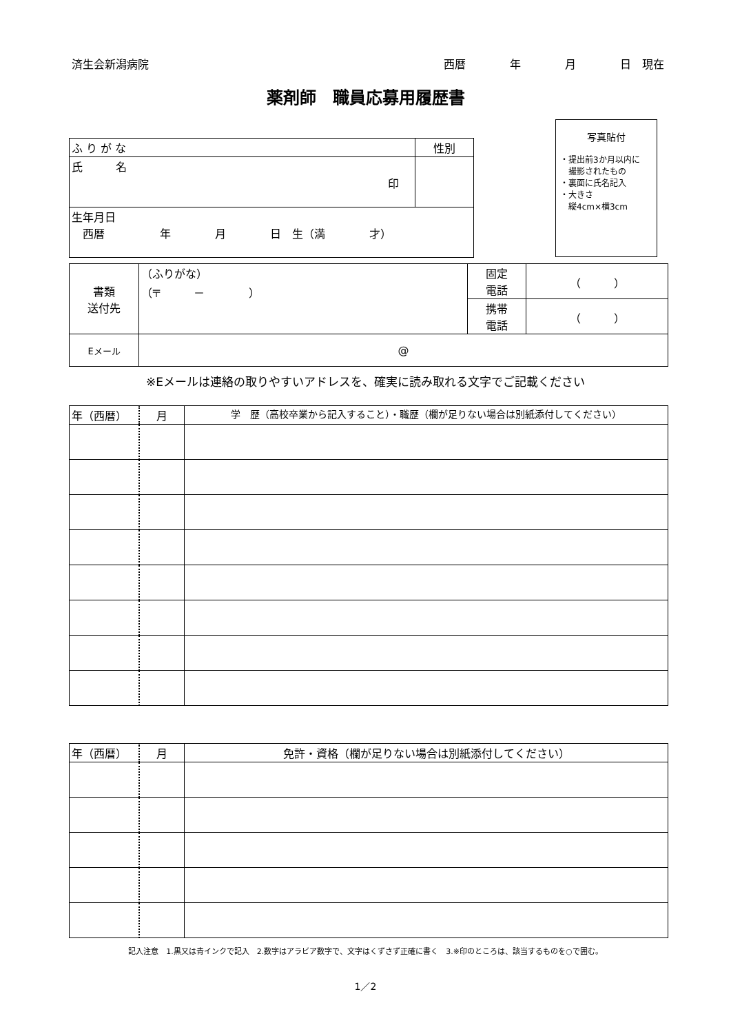済生会新潟病院 西暦　　　　年　　　　月　　　　日　現在
薬剤師　職員応募用履歴書
写真貼付
・提出前3か月以内に
　撮影されたもの
・裏面に氏名記入
・大きさ
　縦4cm×横3cm
| ふ り が な | 性別 |
| 氏 名 印 | |
| 生年月日 西暦 年 月 日 生（満 才） | |
| 書類 送付先 | （ふりがな） （〒 － ） | 固定 電話 | （ ） |
| | | 携帯 電話 | （ ） |
| Eメール | @ | | |
※Eメールは連絡の取りやすいアドレスを、確実に読み取れる文字でご記載ください
| 年（西暦） | 月 | 学 歴（高校卒業から記入すること）・職歴（欄が足りない場合は別紙添付してください） |
| --- | --- | --- |
| 年（西暦） | 月 | 免許・資格（欄が足りない場合は別紙添付してください） |
| --- | --- | --- |
記入注意　1.黒又は青インクで記入　2.数字はアラビア数字で、文字はくずさず正確に書く　3.※印のところは、該当するものを○で囲む。
1／2